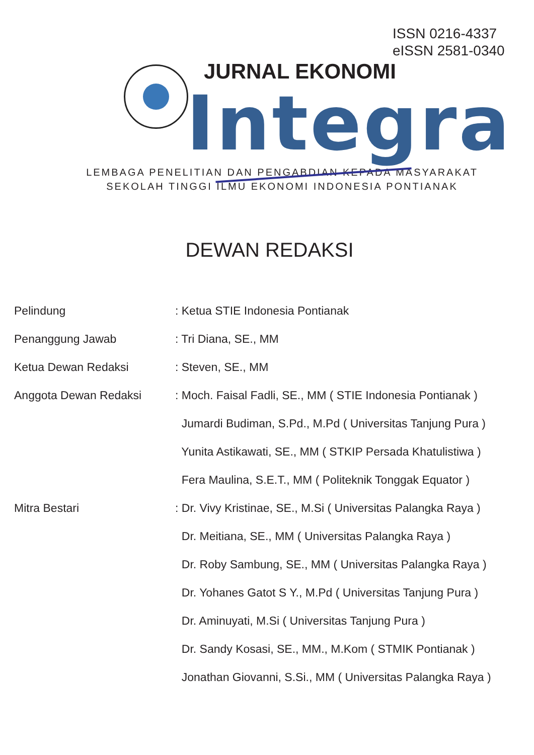ISSN 0216-4337
eISSN 2581-0340
JURNAL EKONOMI
Integra
LEMBAGA PENELITIAN DAN PENGABDIAN KEPADA MASYARAKAT
SEKOLAH TINGGI ILMU EKONOMI INDONESIA PONTIANAK
DEWAN REDAKSI
Pelindung : Ketua STIE Indonesia Pontianak
Penanggung Jawab : Tri Diana, SE., MM
Ketua Dewan Redaksi : Steven, SE., MM
Anggota Dewan Redaksi : Moch. Faisal Fadli, SE., MM ( STIE Indonesia Pontianak )
Jumardi Budiman, S.Pd., M.Pd ( Universitas Tanjung Pura )
Yunita Astikawati, SE., MM ( STKIP Persada Khatulistiwa )
Fera Maulina, S.E.T., MM ( Politeknik Tonggak Equator )
Mitra Bestari : Dr. Vivy Kristinae, SE., M.Si ( Universitas Palangka Raya )
Dr. Meitiana, SE., MM ( Universitas Palangka Raya )
Dr. Roby Sambung, SE., MM ( Universitas Palangka Raya )
Dr. Yohanes Gatot S Y., M.Pd ( Universitas Tanjung Pura )
Dr. Aminuyati, M.Si ( Universitas Tanjung Pura )
Dr. Sandy Kosasi, SE., MM., M.Kom ( STMIK Pontianak )
Jonathan Giovanni, S.Si., MM ( Universitas Palangka Raya )